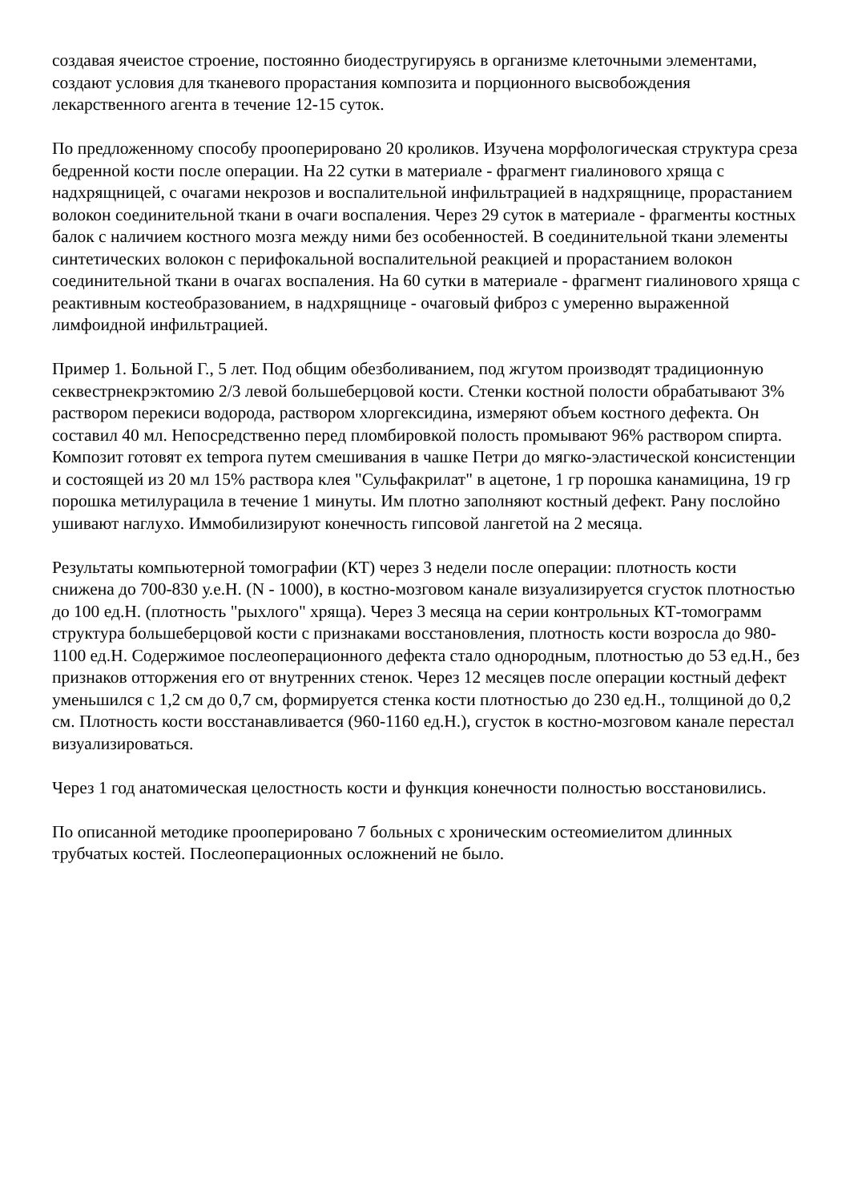создавая ячеистое строение, постоянно биодестругируясь в организме клеточными элементами, создают условия для тканевого прорастания композита и порционного высвобождения лекарственного агента в течение 12-15 суток.
По предложенному способу прооперировано 20 кроликов. Изучена морфологическая структура среза бедренной кости после операции. На 22 сутки в материале - фрагмент гиалинового хряща с надхрящницей, с очагами некрозов и воспалительной инфильтрацией в надхрящнице, прорастанием волокон соединительной ткани в очаги воспаления. Через 29 суток в материале - фрагменты костных балок с наличием костного мозга между ними без особенностей. В соединительной ткани элементы синтетических волокон с перифокальной воспалительной реакцией и прорастанием волокон соединительной ткани в очагах воспаления. На 60 сутки в материале - фрагмент гиалинового хряща с реактивным костеобразованием, в надхрящнице - очаговый фиброз с умеренно выраженной лимфоидной инфильтрацией.
Пример 1. Больной Г., 5 лет. Под общим обезболиванием, под жгутом производят традиционную секвестрнекрэктомию 2/3 левой большеберцовой кости. Стенки костной полости обрабатывают 3% раствором перекиси водорода, раствором хлоргексидина, измеряют объем костного дефекта. Он составил 40 мл. Непосредственно перед пломбировкой полость промывают 96% раствором спирта. Композит готовят ex tempora путем смешивания в чашке Петри до мягко-эластической консистенции и состоящей из 20 мл 15% раствора клея "Сульфакрилат" в ацетоне, 1 гр порошка канамицина, 19 гр порошка метилурацила в течение 1 минуты. Им плотно заполняют костный дефект. Рану послойно ушивают наглухо. Иммобилизируют конечность гипсовой лангетой на 2 месяца.
Результаты компьютерной томографии (КТ) через 3 недели после операции: плотность кости снижена до 700-830 у.е.Н. (N - 1000), в костно-мозговом канале визуализируется сгусток плотностью до 100 ед.Н. (плотность "рыхлого" хряща). Через 3 месяца на серии контрольных КТ-томограмм структура большеберцовой кости с признаками восстановления, плотность кости возросла до 980-1100 ед.Н. Содержимое послеоперационного дефекта стало однородным, плотностью до 53 ед.Н., без признаков отторжения его от внутренних стенок. Через 12 месяцев после операции костный дефект уменьшился с 1,2 см до 0,7 см, формируется стенка кости плотностью до 230 ед.Н., толщиной до 0,2 см. Плотность кости восстанавливается (960-1160 ед.Н.), сгусток в костно-мозговом канале перестал визуализироваться.
Через 1 год анатомическая целостность кости и функция конечности полностью восстановились.
По описанной методике прооперировано 7 больных с хроническим остеомиелитом длинных трубчатых костей. Послеоперационных осложнений не было.